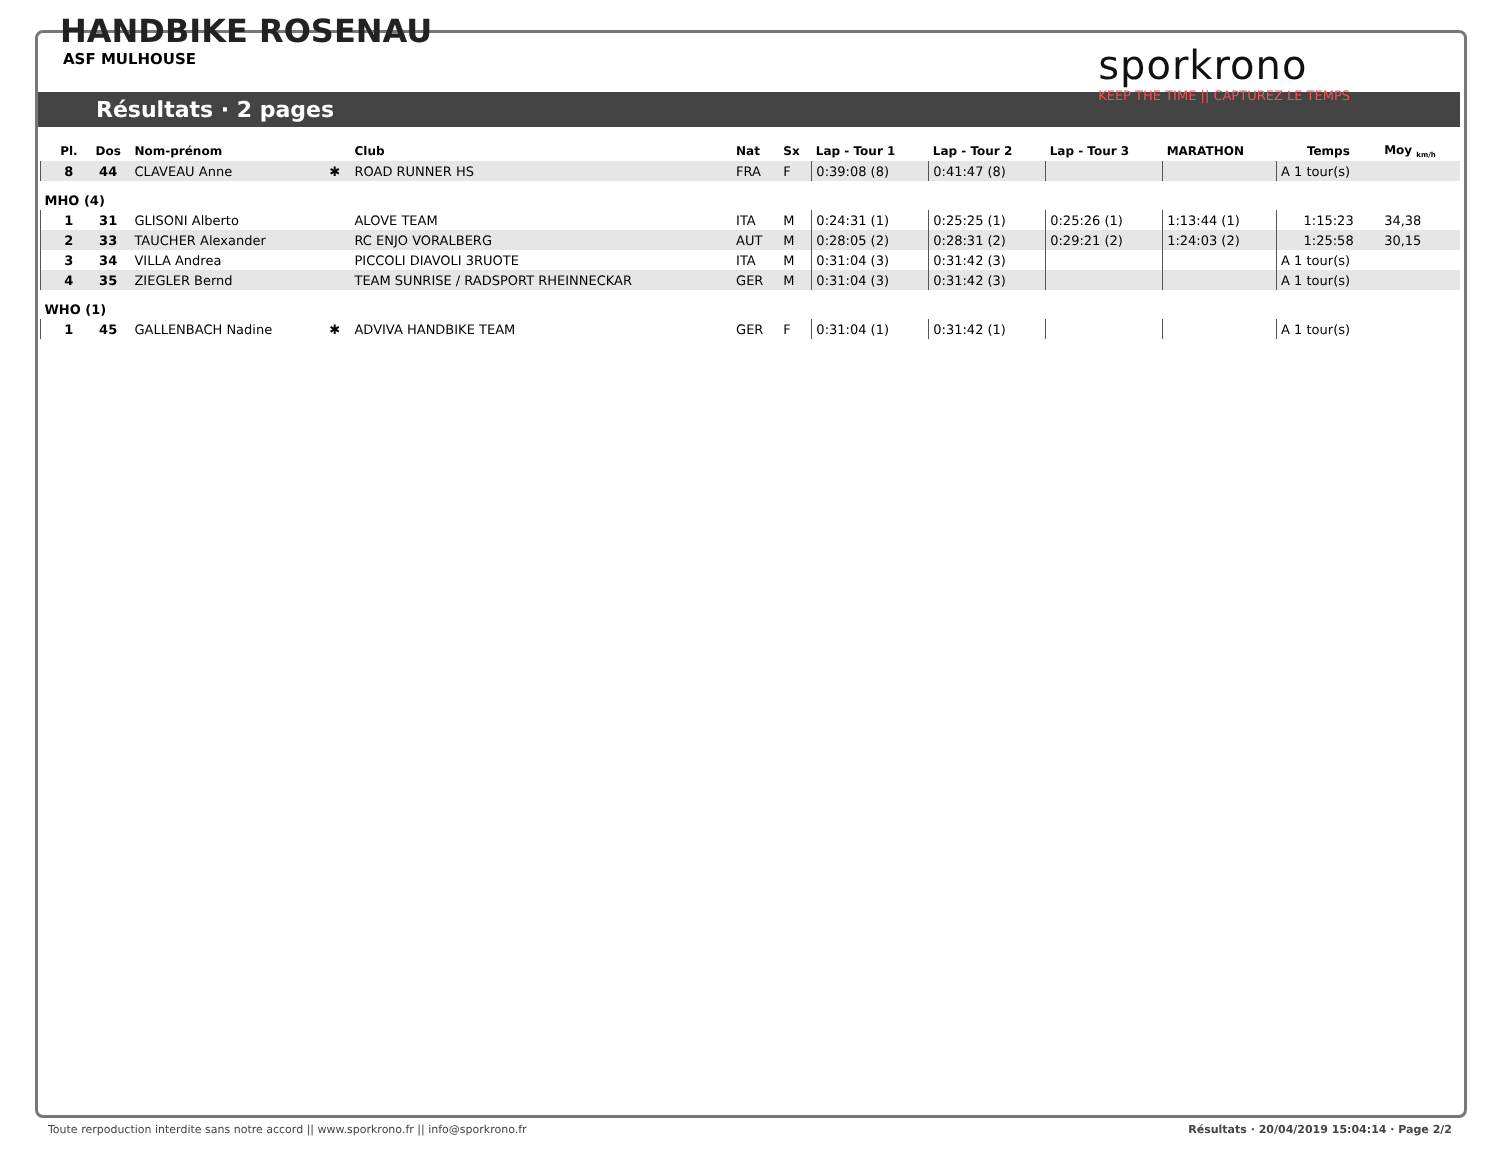HANDBIKE ROSENAU
ASF MULHOUSE
sporkrono
KEEP THE TIME || CAPTUREZ LE TEMPS
Résultats · 2 pages
| | Pl. | Dos | Nom-prénom | | Club | Nat | Sx | Lap - Tour 1 | Lap - Tour 2 | Lap - Tour 3 | MARATHON | Temps | Moy <sub>km/h</sub> |
| --- | --- | --- | --- | --- | --- | --- | --- | --- | --- | --- | --- | --- | --- |
| | 8 | 44 | CLAVEAU Anne | ✱ | ROAD RUNNER HS | FRA | F | 0:39:08 (8) | 0:41:47 (8) | | | A 1 tour(s) | |
| MHO (4) | | | | | | | | | | | | | |
| | 1 | 31 | GLISONI Alberto | | ALOVE TEAM | ITA | M | 0:24:31 (1) | 0:25:25 (1) | 0:25:26 (1) | 1:13:44 (1) | 1:15:23 | 34,38 |
| | 2 | 33 | TAUCHER Alexander | | RC ENJO VORALBERG | AUT | M | 0:28:05 (2) | 0:28:31 (2) | 0:29:21 (2) | 1:24:03 (2) | 1:25:58 | 30,15 |
| | 3 | 34 | VILLA Andrea | | PICCOLI DIAVOLI 3RUOTE | ITA | M | 0:31:04 (3) | 0:31:42 (3) | | | A 1 tour(s) | |
| | 4 | 35 | ZIEGLER Bernd | | TEAM SUNRISE / RADSPORT RHEINNECKAR | GER | M | 0:31:04 (3) | 0:31:42 (3) | | | A 1 tour(s) | |
| WHO (1) | | | | | | | | | | | | | |
| | 1 | 45 | GALLENBACH Nadine | ✱ | ADVIVA HANDBIKE TEAM | GER | F | 0:31:04 (1) | 0:31:42 (1) | | | A 1 tour(s) | |
Toute rerpoduction interdite sans notre accord || www.sporkrono.fr || info@sporkrono.fr Résultats · 20/04/2019 15:04:14 · Page 2/2